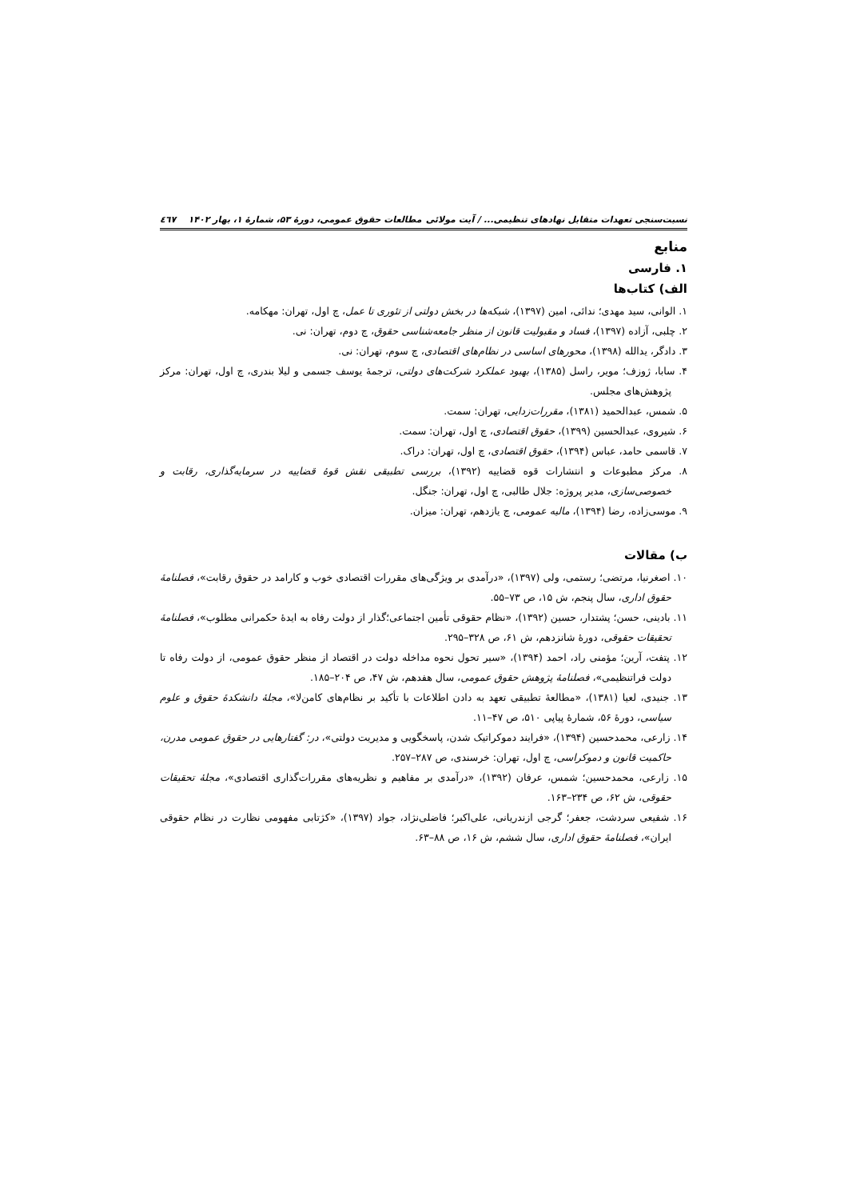نسبت‌سنجی تعهدات متقابل نهادهای تنظیمی... / آیت مولائی مطالعات حقوق عمومی، دورۀ ۵۳، شمارۀ ۱، بهار ۱۴۰۲ ٤٦٧
منابع
۱. فارسی
الف) کتاب‌ها
۱. الوانی، سید مهدی؛ ندائی، امین (۱۳۹۷)، شبکه‌ها در بخش دولتی از تئوری تا عمل، چ اول، تهران: مهکامه.
۲. چلبی، آزاده (۱۳۹۷)، فساد و مقبولیت قانون از منظر جامعه‌شناسی حقوق، چ دوم، تهران: نی.
۳. دادگر، یدالله (۱۳۹۸)، محورهای اساسی در نظام‌های اقتصادی، چ سوم، تهران: نی.
۴. سابا، ژوزف؛ مویر، راسل (۱۳۸۵)، بهبود عملکرد شرکت‌های دولتی، ترجمۀ یوسف جسمی و لیلا بندری، چ اول، تهران: مرکز پژوهش‌های مجلس.
۵. شمس، عبدالحمید (۱۳۸۱)، مقررات‌زدایی، تهران: سمت.
۶. شیروی، عبدالحسین (۱۳۹۹)، حقوق اقتصادی، چ اول، تهران: سمت.
۷. قاسمی حامد، عباس (۱۳۹۴)، حقوق اقتصادی، چ اول، تهران: دراک.
۸. مرکز مطبوعات و انتشارات قوه قضاییه (۱۳۹۲)، بررسی تطبیقی نقش قوۀ قضاییه در سرمایه‌گذاری، رقابت و خصوصی‌سازی، مدیر پروژه: جلال طالبی، چ اول، تهران: جنگل.
۹. موسی‌زاده، رضا (۱۳۹۴)، مالیه عمومی، چ یازدهم، تهران: میزان.
ب) مقالات
۱۰. اصغرنیا، مرتضی؛ رستمی، ولی (۱۳۹۷)، «درآمدی بر ویژگی‌های مقررات اقتصادی خوب و کارامد در حقوق رقابت»، فصلنامۀ حقوق اداری، سال پنجم، ش ۱۵، ص ۷۳–۵۵.
۱۱. بادینی، حسن؛ پشتدار، حسین (۱۳۹۲)، «نظام حقوقی تأمین اجتماعی؛گذار از دولت رفاه به ایدۀ حکمرانی مطلوب»، فصلنامۀ تحقیقات حقوقی، دورۀ شانزدهم، ش ۶۱، ص ۳۲۸–۲۹۵.
۱۲. پتفت، آرین؛ مؤمنی راد، احمد (۱۳۹۴)، «سیر تحول نحوه مداخله دولت در اقتصاد از منظر حقوق عمومی، از دولت رفاه تا دولت فراتنظیمی»، فصلنامۀ پژوهش حقوق عمومی، سال هفدهم، ش ۴۷، ص ۲۰۴–۱۸۵.
۱۳. جنیدی، لعیا (۱۳۸۱)، «مطالعۀ تطبیقی تعهد به دادن اطلاعات با تأکید بر نظام‌های کامن‌لا»، مجلۀ دانشکدۀ حقوق و علوم سیاسی، دورۀ ۵۶، شمارۀ پیاپی ۵۱۰، ص ۴۷–۱۱.
۱۴. زارعی، محمدحسین (۱۳۹۴)، «فرایند دموکراتیک شدن، پاسخگویی و مدیریت دولتی»، در: گفتارهایی در حقوق عمومی مدرن، حاکمیت قانون و دموکراسی، چ اول، تهران: خرسندی، ص ۲۸۷–۲۵۷.
۱۵. زارعی، محمدحسین؛ شمس، عرفان (۱۳۹۲)، «درآمدی بر مفاهیم و نظریه‌های مقررات‌گذاری اقتصادی»، مجلۀ تحقیقات حقوقی، ش ۶۲، ص ۲۳۴–۱۶۳.
۱۶. شفیعی سردشت، جعفر؛ گرجی ازندریانی، علی‌اکبر؛ فاضلی‌نژاد، جواد (۱۳۹۷)، «کژتابی مفهومی نظارت در نظام حقوقی ایران»، فصلنامۀ حقوق اداری، سال ششم، ش ۱۶، ص ۸۸–۶۳.